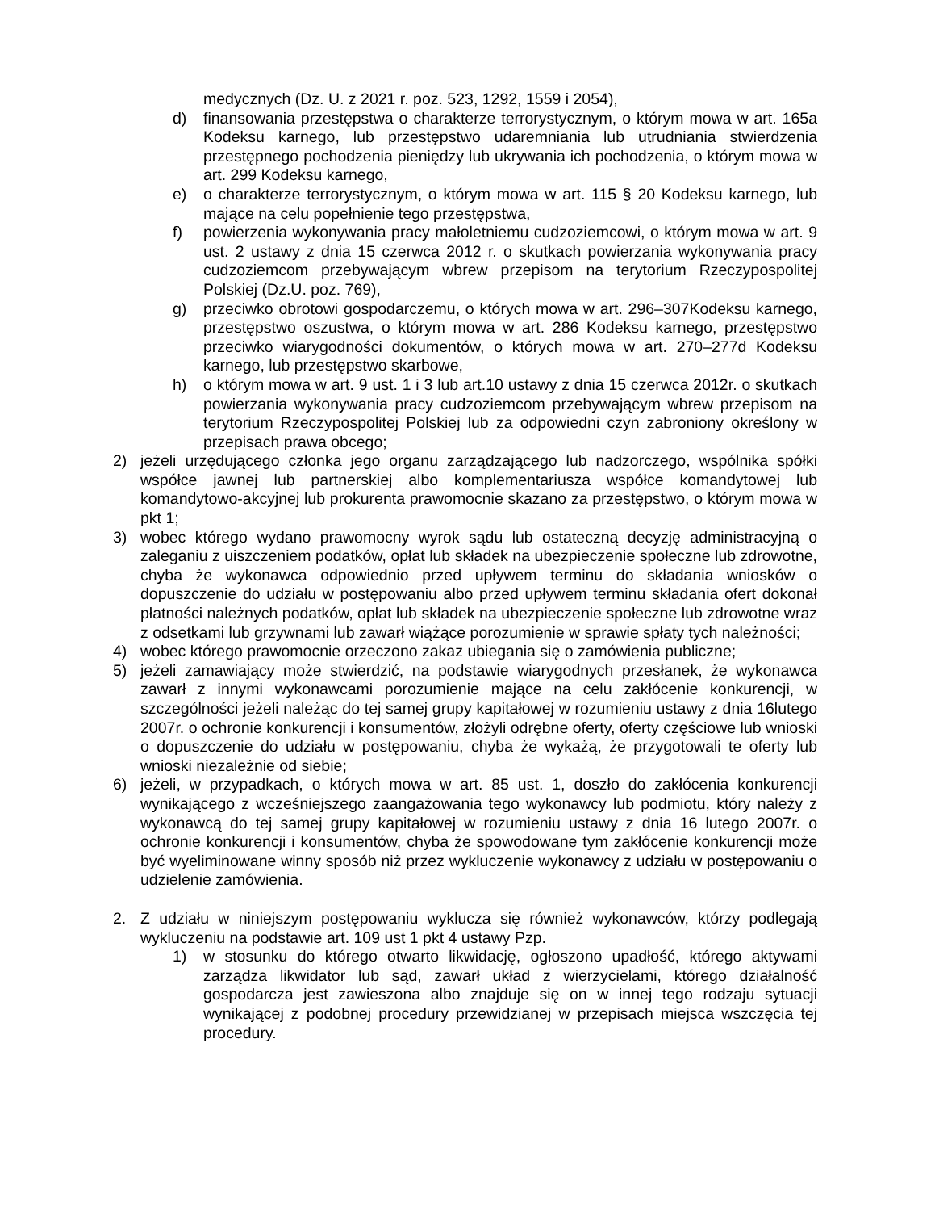medycznych (Dz. U. z 2021 r. poz. 523, 1292, 1559 i 2054),
d) finansowania przestępstwa o charakterze terrorystycznym, o którym mowa w art. 165a Kodeksu karnego, lub przestępstwo udaremniania lub utrudniania stwierdzenia przestępnego pochodzenia pieniędzy lub ukrywania ich pochodzenia, o którym mowa w art. 299 Kodeksu karnego,
e) o charakterze terrorystycznym, o którym mowa w art. 115 § 20 Kodeksu karnego, lub mające na celu popełnienie tego przestępstwa,
f) powierzenia wykonywania pracy małoletniemu cudzoziemcowi, o którym mowa w art. 9 ust. 2 ustawy z dnia 15 czerwca 2012 r. o skutkach powierzania wykonywania pracy cudzoziemcom przebywającym wbrew przepisom na terytorium Rzeczypospolitej Polskiej (Dz.U. poz. 769),
g) przeciwko obrotowi gospodarczemu, o których mowa w art. 296–307Kodeksu karnego, przestępstwo oszustwa, o którym mowa w art. 286 Kodeksu karnego, przestępstwo przeciwko wiarygodności dokumentów, o których mowa w art. 270–277d Kodeksu karnego, lub przestępstwo skarbowe,
h) o którym mowa w art. 9 ust. 1 i 3 lub art.10 ustawy z dnia 15 czerwca 2012r. o skutkach powierzania wykonywania pracy cudzoziemcom przebywającym wbrew przepisom na terytorium Rzeczypospolitej Polskiej lub za odpowiedni czyn zabroniony określony w przepisach prawa obcego;
2) jeżeli urzędującego członka jego organu zarządzającego lub nadzorczego, wspólnika spółki współce jawnej lub partnerskiej albo komplementariusza współce komandytowej lub komandytowo-akcyjnej lub prokurenta prawomocnie skazano za przestępstwo, o którym mowa w pkt 1;
3) wobec którego wydano prawomocny wyrok sądu lub ostateczną decyzję administracyjną o zaleganiu z uiszczeniem podatków, opłat lub składek na ubezpieczenie społeczne lub zdrowotne, chyba że wykonawca odpowiednio przed upływem terminu do składania wniosków o dopuszczenie do udziału w postępowaniu albo przed upływem terminu składania ofert dokonał płatności należnych podatków, opłat lub składek na ubezpieczenie społeczne lub zdrowotne wraz z odsetkami lub grzywnami lub zawarł wiążące porozumienie w sprawie spłaty tych należności;
4) wobec którego prawomocnie orzeczono zakaz ubiegania się o zamówienia publiczne;
5) jeżeli zamawiający może stwierdzić, na podstawie wiarygodnych przesłanek, że wykonawca zawarł z innymi wykonawcami porozumienie mające na celu zakłócenie konkurencji, w szczególności jeżeli należąc do tej samej grupy kapitałowej w rozumieniu ustawy z dnia 16lutego 2007r. o ochronie konkurencji i konsumentów, złożyli odrębne oferty, oferty częściowe lub wnioski o dopuszczenie do udziału w postępowaniu, chyba że wykażą, że przygotowali te oferty lub wnioski niezależnie od siebie;
6) jeżeli, w przypadkach, o których mowa w art. 85 ust. 1, doszło do zakłócenia konkurencji wynikającego z wcześniejszego zaangażowania tego wykonawcy lub podmiotu, który należy z wykonawcą do tej samej grupy kapitałowej w rozumieniu ustawy z dnia 16 lutego 2007r. o ochronie konkurencji i konsumentów, chyba że spowodowane tym zakłócenie konkurencji może być wyeliminowane winny sposób niż przez wykluczenie wykonawcy z udziału w postępowaniu o udzielenie zamówienia.
2. Z udziału w niniejszym postępowaniu wyklucza się również wykonawców, którzy podlegają wykluczeniu na podstawie art. 109 ust 1 pkt 4 ustawy Pzp.
1) w stosunku do którego otwarto likwidację, ogłoszono upadłość, którego aktywami zarządza likwidator lub sąd, zawarł układ z wierzycielami, którego działalność gospodarcza jest zawieszona albo znajduje się on w innej tego rodzaju sytuacji wynikającej z podobnej procedury przewidzianej w przepisach miejsca wszczęcia tej procedury.